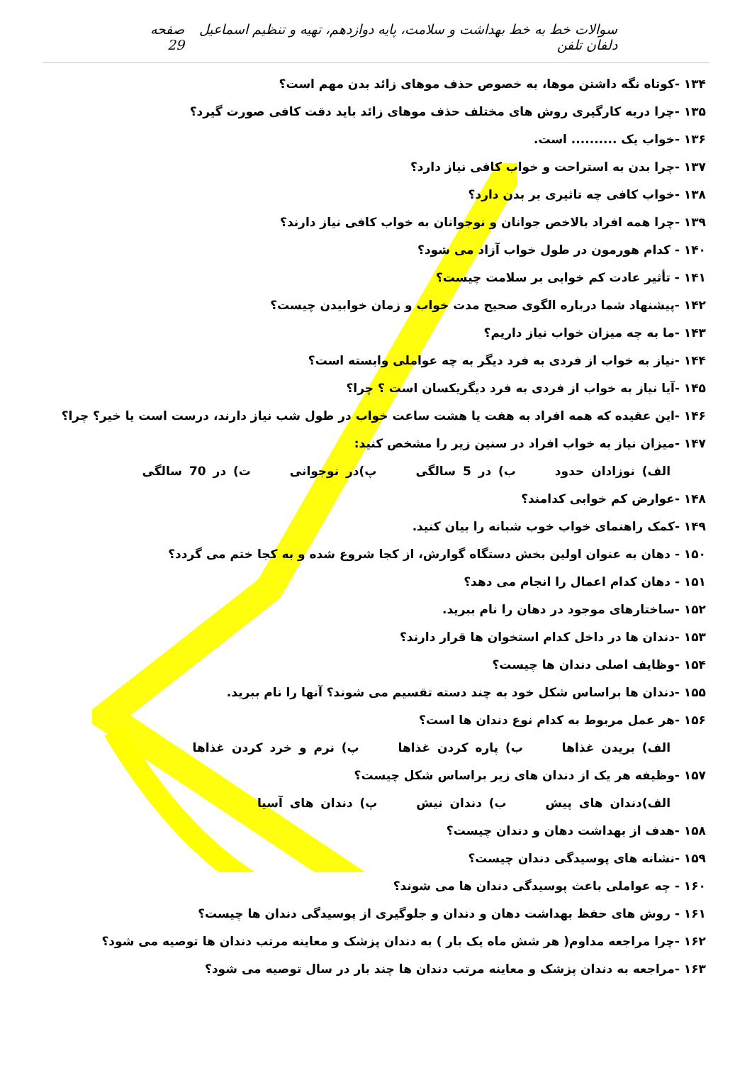سوالات خط به خط بهداشت و سلامت، پایه دوازدهم، تهیه و تنظیم اسماعیل دلفان تلفن صفحه 29
۱۳۴ -کوتاه نگه داشتن موها، به خصوص حذف موهای زائد بدن مهم است؟
۱۳۵ -چرا دربه کارگیری روش های مختلف حذف موهای زائد باید دقت کافی صورت گیرد؟
۱۳۶ -خواب یک .......... است.
۱۳۷ -چرا بدن به استراحت و خواب کافی نیاز دارد؟
۱۳۸ -خواب کافی چه تاثیری بر بدن دارد؟
۱۳۹ -چرا همه افراد بالاخص جوانان و نوجوانان به خواب کافی نیاز دارند؟
۱۴۰ - کدام هورمون در طول خواب آزاد می شود؟
۱۴۱ - تأثیر عادت کم خوابی بر سلامت چیست؟
۱۴۲ -پیشنهاد شما درباره الگوی صحیح مدت خواب و زمان خوابیدن چیست؟
۱۴۳ -ما به چه میزان خواب نیاز داریم؟
۱۴۴ -نیاز به خواب از فردی به فرد دیگر به چه عواملی وابسته است؟
۱۴۵ -آیا نیاز به خواب از فردی به فرد دیگریکسان است ؟ چرا؟
۱۴۶ -این عقیده که همه افراد به هفت یا هشت ساعت خواب در طول شب نیاز دارند، درست است یا خیر؟ چرا؟
۱۴۷ -میزان نیاز به خواب افراد در سنین زیر را مشخص کنید:
الف) نوزادان حدود ب) در 5 سالگی پ)در نوجوانی ت) در 70 سالگی
۱۴۸ -عوارض کم خوابی کدامند؟
۱۴۹ -کمک راهنمای خواب خوب شبانه را بیان کنید.
۱۵۰ - دهان به عنوان اولین بخش دستگاه گوارش، از کجا شروع شده و به کجا ختم می گردد؟
۱۵۱ - دهان کدام اعمال را انجام می دهد؟
۱۵۲ -ساختارهای موجود در دهان را نام ببرید.
۱۵۳ -دندان ها در داخل کدام استخوان ها قرار دارند؟
۱۵۴ -وظایف اصلی دندان ها چیست؟
۱۵۵ -دندان ها براساس شکل خود به چند دسته تقسیم می شوند؟ آنها را نام ببرید.
۱۵۶ -هر عمل مربوط به کدام نوع دندان ها است؟
الف) بریدن غذاها ب) پاره کردن غذاها پ) نرم و خرد کردن غذاها
۱۵۷ -وظیفه هر یک از دندان های زیر براساس شکل چیست؟
الف)دندان های پیش ب) دندان نیش پ) دندان های آسیا
۱۵۸ -هدف از بهداشت دهان و دندان چیست؟
۱۵۹ -نشانه های پوسیدگی دندان چیست؟
۱۶۰ - چه عواملی باعث پوسیدگی دندان ها می شوند؟
۱۶۱ - روش های حفظ بهداشت دهان و دندان و جلوگیری از پوسیدگی دندان ها چیست؟
۱۶۲ -چرا مراجعه مداوم( هر شش ماه یک بار ) به دندان پزشک و معاینه مرتب دندان ها توصیه می شود؟
۱۶۳ -مراجعه به دندان پزشک و معاینه مرتب دندان ها چند بار در سال توصیه می شود؟